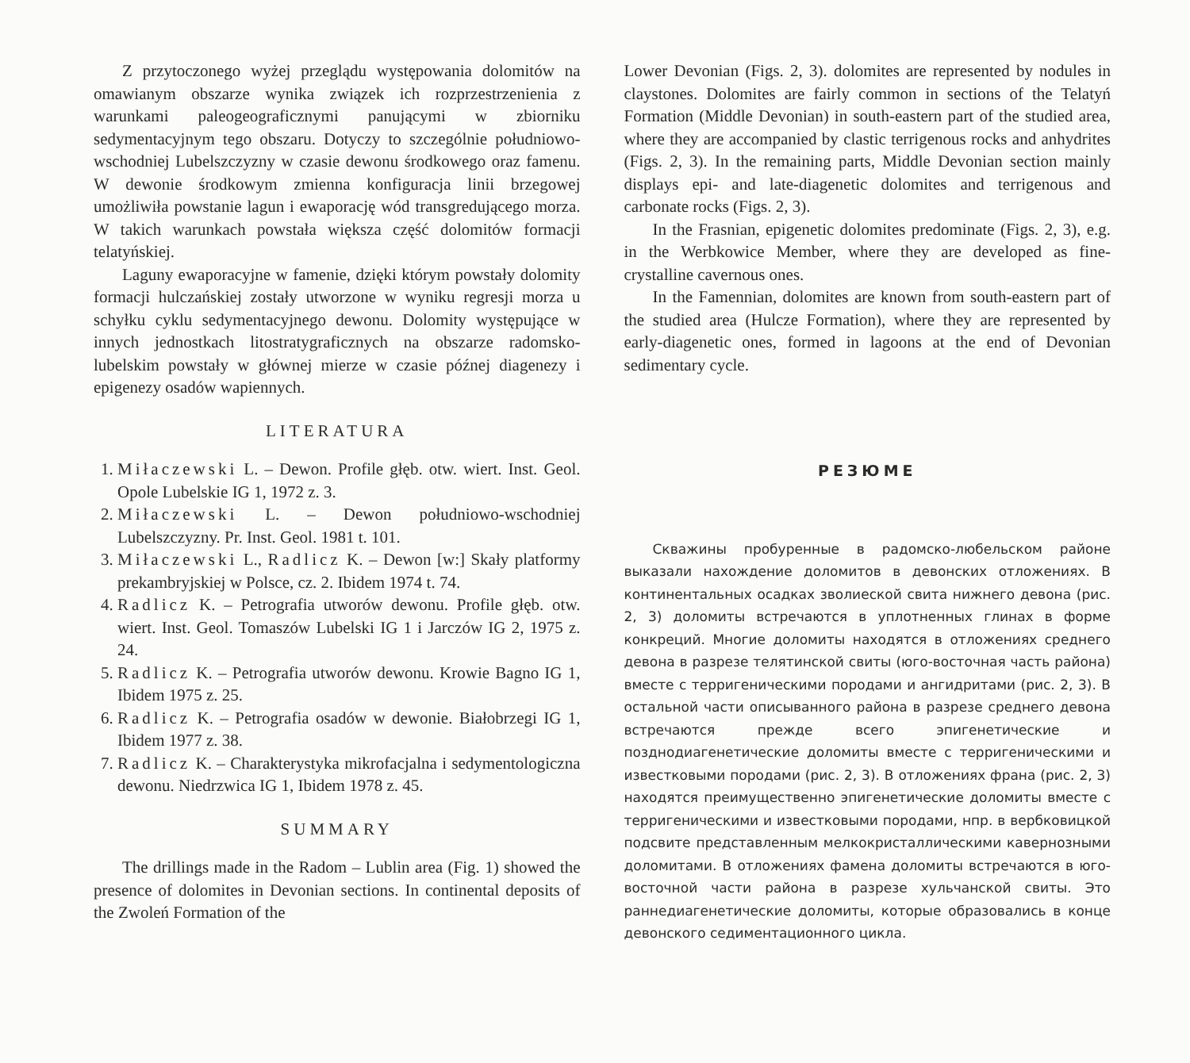Z przytoczonego wyżej przeglądu występowania dolomitów na omawianym obszarze wynika związek ich rozprzestrzenienia z warunkami paleogeograficznymi panującymi w zbiorniku sedymentacyjnym tego obszaru. Dotyczy to szczególnie południowo-wschodniej Lubelszczyzny w czasie dewonu środkowego oraz famenu. W dewonie środkowym zmienna konfiguracja linii brzegowej umożliwiła powstanie lagun i ewaporację wód transgredującego morza. W takich warunkach powstała większa część dolomitów formacji telatyńskiej.
Laguny ewaporacyjne w famenie, dzięki którym powstały dolomity formacji hulczańskiej zostały utworzone w wyniku regresji morza u schyłku cyklu sedymentacyjnego dewonu. Dolomity występujące w innych jednostkach litostratygraficznych na obszarze radomsko-lubelskim powstały w głównej mierze w czasie późnej diagenezy i epigenezy osadów wapiennych.
LITERATURA
1. Miłaczewski L. – Dewon. Profile głęb. otw. wiert. Inst. Geol. Opole Lubelskie IG 1, 1972 z. 3.
2. Miłaczewski L. – Dewon południowo-wschodniej Lubelszczyzny. Pr. Inst. Geol. 1981 t. 101.
3. Miłaczewski L., Radlicz K. – Dewon [w:] Skały platformy prekambryjskiej w Polsce, cz. 2. Ibidem 1974 t. 74.
4. Radlicz K. – Petrografia utworów dewonu. Profile głęb. otw. wiert. Inst. Geol. Tomaszów Lubelski IG 1 i Jarczów IG 2, 1975 z. 24.
5. Radlicz K. – Petrografia utworów dewonu. Krowie Bagno IG 1, Ibidem 1975 z. 25.
6. Radlicz K. – Petrografia osadów w dewonie. Białobrzegi IG 1, Ibidem 1977 z. 38.
7. Radlicz K. – Charakterystyka mikrofacjalna i sedymentologiczna dewonu. Niedrzwica IG 1, Ibidem 1978 z. 45.
SUMMARY
The drillings made in the Radom – Lublin area (Fig. 1) showed the presence of dolomites in Devonian sections. In continental deposits of the Zwoleń Formation of the
Lower Devonian (Figs. 2, 3). dolomites are represented by nodules in claystones. Dolomites are fairly common in sections of the Telatyń Formation (Middle Devonian) in south-eastern part of the studied area, where they are accompanied by clastic terrigenous rocks and anhydrites (Figs. 2, 3). In the remaining parts, Middle Devonian section mainly displays epi- and late-diagenetic dolomites and terrigenous and carbonate rocks (Figs. 2, 3).
In the Frasnian, epigenetic dolomites predominate (Figs. 2, 3), e.g. in the Werbkowice Member, where they are developed as fine-crystalline cavernous ones.
In the Famennian, dolomites are known from south-eastern part of the studied area (Hulcze Formation), where they are represented by early-diagenetic ones, formed in lagoons at the end of Devonian sedimentary cycle.
РЕЗЮМЕ
Скважины пробуренные в радомско-любельском районе выказали нахождение доломитов в девонских отложениях. В континентальных осадках зволиеской свита нижнего девона (рис. 2, 3) доломиты встречаются в уплотненных глинах в форме конкреций. Многие доломиты находятся в отложениях среднего девона в разрезе телятинской свиты (юго-восточная часть района) вместе с терригеническими породами и ангидритами (рис. 2, 3). В остальной части описыванного района в разрезе среднего девона встречаются прежде всего эпигенетические и позднодиагенетические доломиты вместе с терригеническими и известковыми породами (рис. 2, 3). В отложениях франа (рис. 2, 3) находятся преимущественно эпигенетические доломиты вместе с терригеническими и известковыми породами, нпр. в вербковицкой подсвите представленным мелкокристаллическими кавернозными доломитами. В отложениях фамена доломиты встречаются в юго-восточной части района в разрезе хульчанской свиты. Это раннедиагенетические доломиты, которые образовались в конце девонского седиментационного цикла.